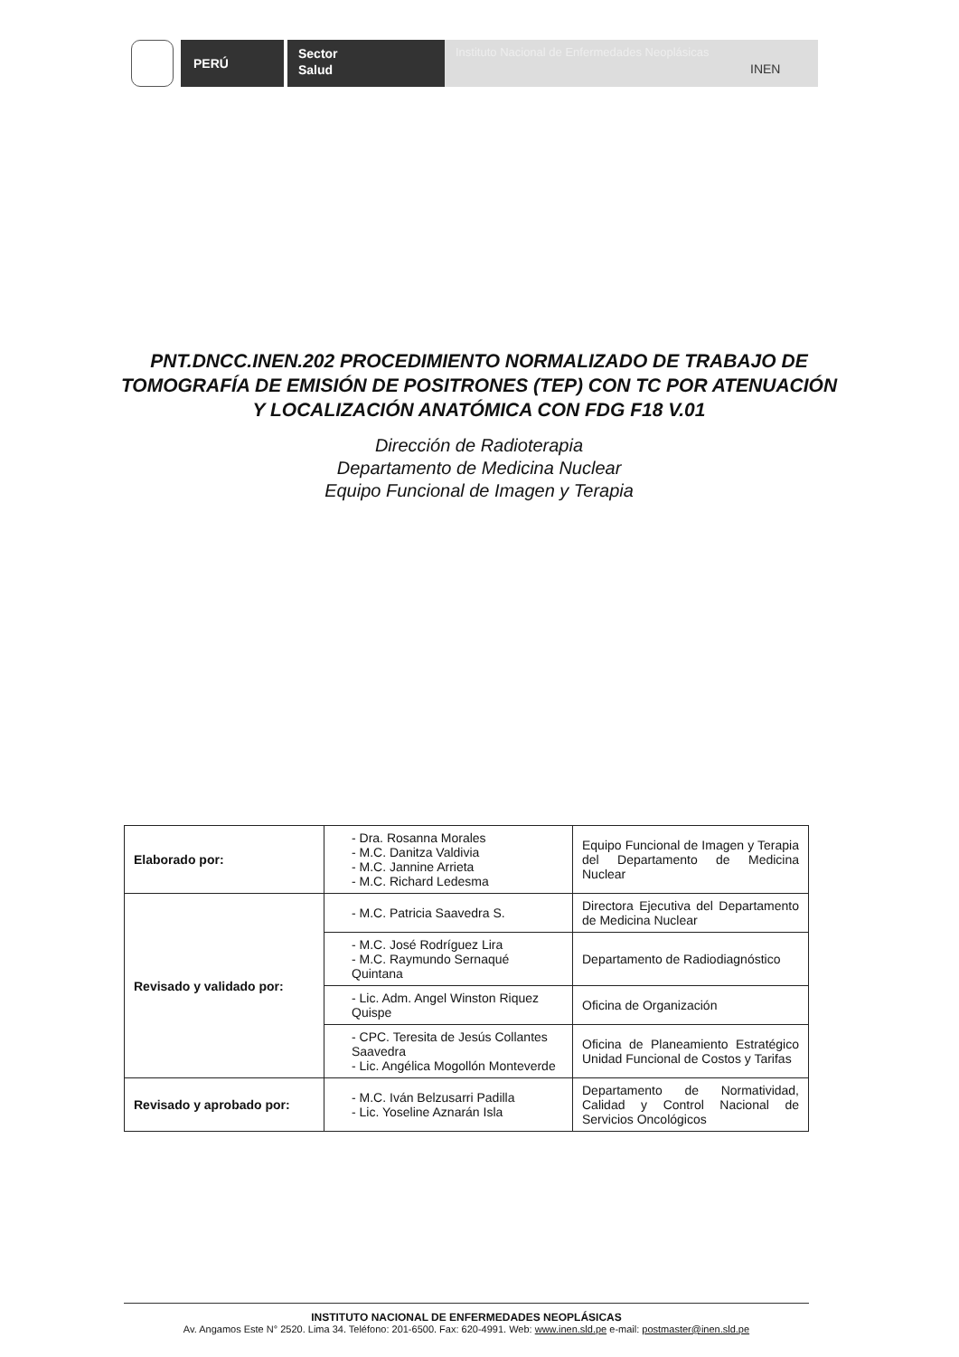PERÚ
Sector
Salud
Instituto Nacional de Enfermedades Neoplásicas
INEN
PNT.DNCC.INEN.202 PROCEDIMIENTO NORMALIZADO DE TRABAJO DE TOMOGRAFÍA DE EMISIÓN DE POSITRONES (TEP) CON TC POR ATENUACIÓN Y LOCALIZACIÓN ANATÓMICA CON FDG F18 V.01
Dirección de Radioterapia
Departamento de Medicina Nuclear
Equipo Funcional de Imagen y Terapia
| Elaborado por: | - Dra. Rosanna Morales - M.C. Danitza Valdivia - M.C. Jannine Arrieta - M.C. Richard Ledesma | Equipo Funcional de Imagen y Terapia del Departamento de Medicina Nuclear |
| Revisado y validado por: | - M.C. Patricia Saavedra S. | Directora Ejecutiva del Departamento de Medicina Nuclear |
| | - M.C. José Rodríguez Lira - M.C. Raymundo Sernaqué Quintana | Departamento de Radiodiagnóstico |
| | - Lic. Adm. Angel Winston Riquez Quispe | Oficina de Organización |
| | - CPC. Teresita de Jesús Collantes Saavedra - Lic. Angélica Mogollón Monteverde | Oficina de Planeamiento Estratégico Unidad Funcional de Costos y Tarifas |
| Revisado y aprobado por: | - M.C. Iván Belzusarri Padilla - Lic. Yoseline Aznarán Isla | Departamento de Normatividad, Calidad y Control Nacional de Servicios Oncológicos |
INSTITUTO NACIONAL DE ENFERMEDADES NEOPLÁSICAS
Av. Angamos Este N° 2520. Lima 34. Teléfono: 201-6500. Fax: 620-4991. Web: www.inen.sld.pe e-mail: postmaster@inen.sld.pe